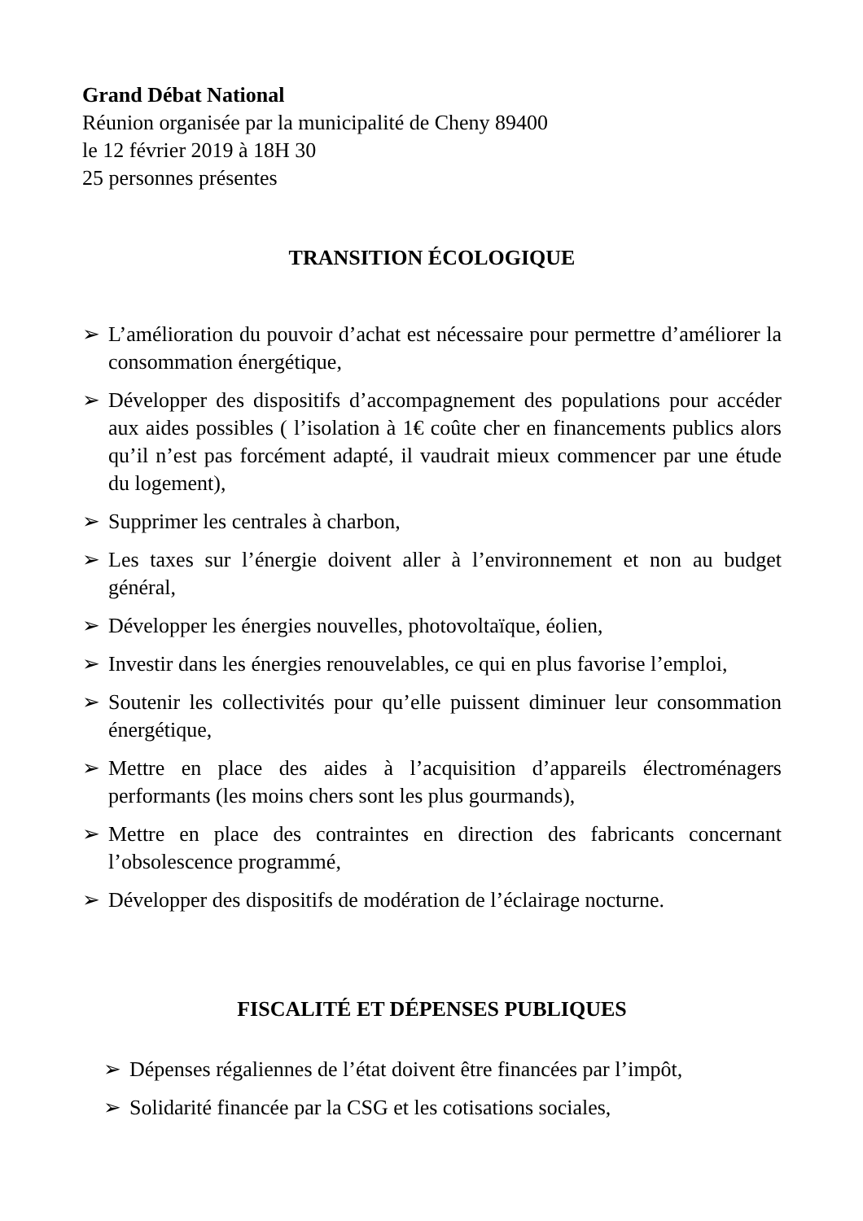Grand Débat National
Réunion organisée par la municipalité de Cheny 89400
le 12 février 2019 à 18H 30
25 personnes présentes
TRANSITION ÉCOLOGIQUE
➢ L’amélioration du pouvoir d’achat est nécessaire pour permettre d’améliorer la consommation énergétique,
➢ Développer des dispositifs d’accompagnement des populations pour accéder aux aides possibles ( l’isolation à 1€ coûte cher en financements publics alors qu’il n’est pas forcément adapté, il vaudrait mieux commencer par une étude du logement),
➢ Supprimer les centrales à charbon,
➢ Les taxes sur l’énergie doivent aller à l’environnement et non au budget général,
➢ Développer les énergies nouvelles, photovoltaïque, éolien,
➢ Investir dans les énergies renouvelables, ce qui en plus favorise l’emploi,
➢ Soutenir les collectivités pour qu’elle puissent diminuer leur consommation énergétique,
➢ Mettre en place des aides à l’acquisition d’appareils électroménagers performants (les moins chers sont les plus gourmands),
➢ Mettre en place des contraintes en direction des fabricants concernant l’obsolescence programmé,
➢ Développer des dispositifs de modération de l’éclairage nocturne.
FISCALITÉ ET DÉPENSES PUBLIQUES
➢ Dépenses régaliennes de l’état doivent être financées par l’impôt,
➢ Solidarité financée par la CSG et les cotisations sociales,